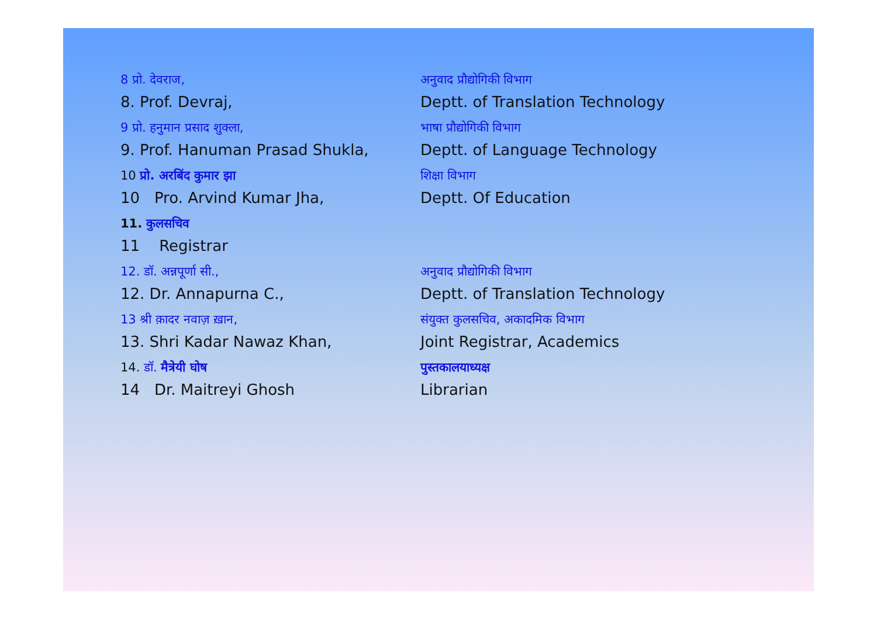8 प्रो. देवराज,
8. Prof. Devraj,
अनुवाद प्रौद्योगिकी विभाग
Deptt. of Translation Technology
9 प्रो. हनुमान प्रसाद शुक्ला,
9. Prof. Hanuman Prasad Shukla,
भाषा प्रौद्योगिकी विभाग
Deptt. of Language Technology
10 प्रो. अरबिंद कुमार झा
10 Pro. Arvind Kumar Jha,
शिक्षा विभाग
Deptt. Of Education
11. कुलसचिव
11 Registrar
12. डॉ. अन्नपूर्णा सी.,
12. Dr. Annapurna C.,
अनुवाद प्रौद्योगिकी विभाग
Deptt. of Translation Technology
13 श्री क़ादर नवाज़ ख़ान,
13. Shri Kadar Nawaz Khan,
संयुक्त कुलसचिव, अकादमिक विभाग
Joint Registrar, Academics
14. डॉ. मैत्रेयी घोष
14 Dr. Maitreyi Ghosh
पुस्तकालयाध्यक्ष
Librarian